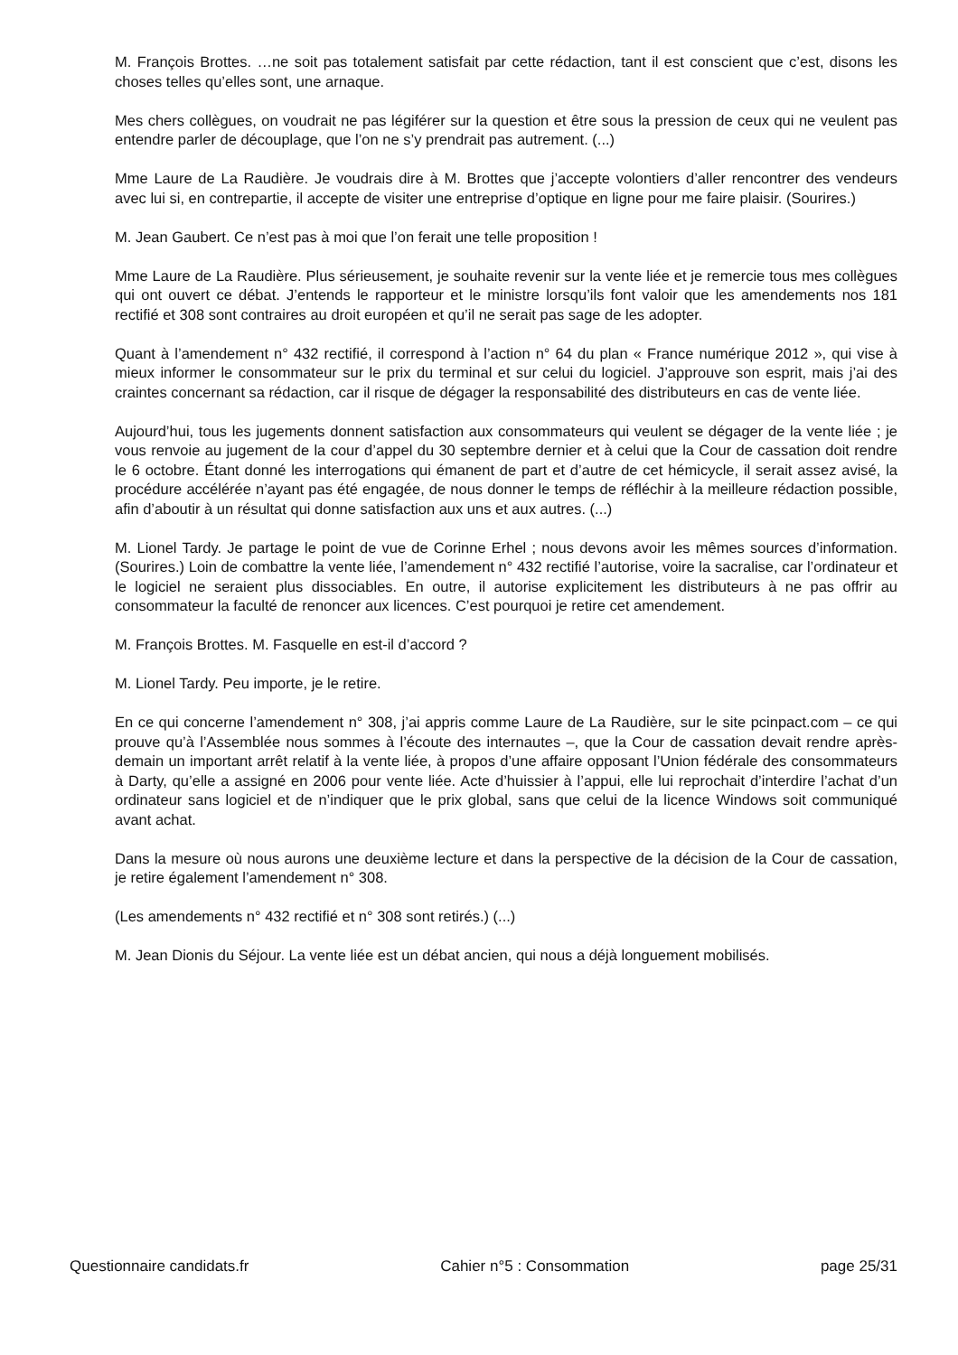M. François Brottes. …ne soit pas totalement satisfait par cette rédaction, tant il est conscient que c’est, disons les choses telles qu’elles sont, une arnaque.
Mes chers collègues, on voudrait ne pas légiférer sur la question et être sous la pression de ceux qui ne veulent pas entendre parler de découplage, que l’on ne s’y prendrait pas autrement. (...)
Mme Laure de La Raudière. Je voudrais dire à M. Brottes que j’accepte volontiers d’aller rencontrer des vendeurs avec lui si, en contrepartie, il accepte de visiter une entreprise d’optique en ligne pour me faire plaisir. (Sourires.)
M. Jean Gaubert. Ce n’est pas à moi que l’on ferait une telle proposition !
Mme Laure de La Raudière. Plus sérieusement, je souhaite revenir sur la vente liée et je remercie tous mes collègues qui ont ouvert ce débat. J’entends le rapporteur et le ministre lorsqu’ils font valoir que les amendements nos 181 rectifié et 308 sont contraires au droit européen et qu’il ne serait pas sage de les adopter.
Quant à l’amendement n° 432 rectifié, il correspond à l’action n° 64 du plan « France numérique 2012 », qui vise à mieux informer le consommateur sur le prix du terminal et sur celui du logiciel. J’approuve son esprit, mais j’ai des craintes concernant sa rédaction, car il risque de dégager la responsabilité des distributeurs en cas de vente liée.
Aujourd’hui, tous les jugements donnent satisfaction aux consommateurs qui veulent se dégager de la vente liée ; je vous renvoie au jugement de la cour d’appel du 30 septembre dernier et à celui que la Cour de cassation doit rendre le 6 octobre. Étant donné les interrogations qui émanent de part et d’autre de cet hémicycle, il serait assez avisé, la procédure accélérée n’ayant pas été engagée, de nous donner le temps de réfléchir à la meilleure rédaction possible, afin d’aboutir à un résultat qui donne satisfaction aux uns et aux autres. (...)
M. Lionel Tardy. Je partage le point de vue de Corinne Erhel ; nous devons avoir les mêmes sources d’information. (Sourires.) Loin de combattre la vente liée, l’amendement n° 432 rectifié l’autorise, voire la sacralise, car l’ordinateur et le logiciel ne seraient plus dissociables. En outre, il autorise explicitement les distributeurs à ne pas offrir au consommateur la faculté de renoncer aux licences. C’est pourquoi je retire cet amendement.
M. François Brottes. M. Fasquelle en est-il d’accord ?
M. Lionel Tardy. Peu importe, je le retire.
En ce qui concerne l’amendement n° 308, j’ai appris comme Laure de La Raudière, sur le site pcinpact.com – ce qui prouve qu’à l’Assemblée nous sommes à l’écoute des internautes –, que la Cour de cassation devait rendre après-demain un important arrêt relatif à la vente liée, à propos d’une affaire opposant l’Union fédérale des consommateurs à Darty, qu’elle a assigné en 2006 pour vente liée. Acte d’huissier à l’appui, elle lui reprochait d’interdire l’achat d’un ordinateur sans logiciel et de n’indiquer que le prix global, sans que celui de la licence Windows soit communiqué avant achat.
Dans la mesure où nous aurons une deuxième lecture et dans la perspective de la décision de la Cour de cassation, je retire également l’amendement n° 308.
(Les amendements n° 432 rectifié et n° 308 sont retirés.) (...)
M. Jean Dionis du Séjour. La vente liée est un débat ancien, qui nous a déjà longuement mobilisés.
Questionnaire candidats.fr Cahier n°5 : Consommation page 25/31